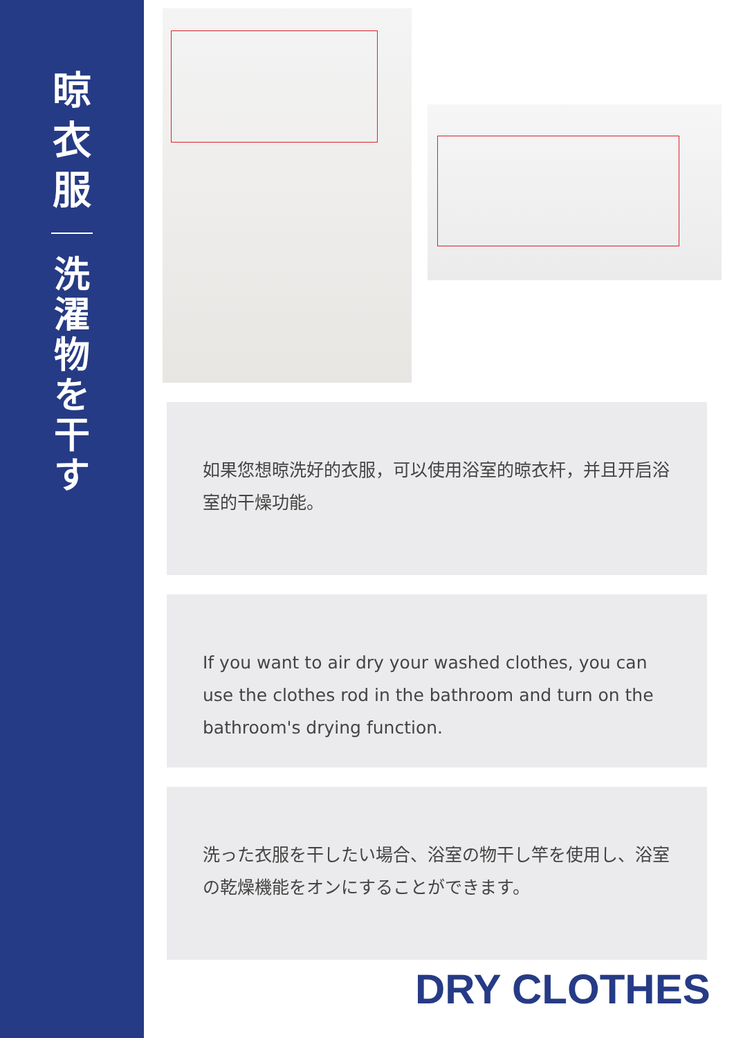晾衣服
洗濯物を干す
如果您想晾洗好的衣服，可以使用浴室的晾衣杆，并且开启浴室的干燥功能。
If you want to air dry your washed clothes, you can use the clothes rod in the bathroom and turn on the bathroom's drying function.
洗った衣服を干したい場合、浴室の物干し竿を使用し、浴室の乾燥機能をオンにすることができます。
DRY CLOTHES